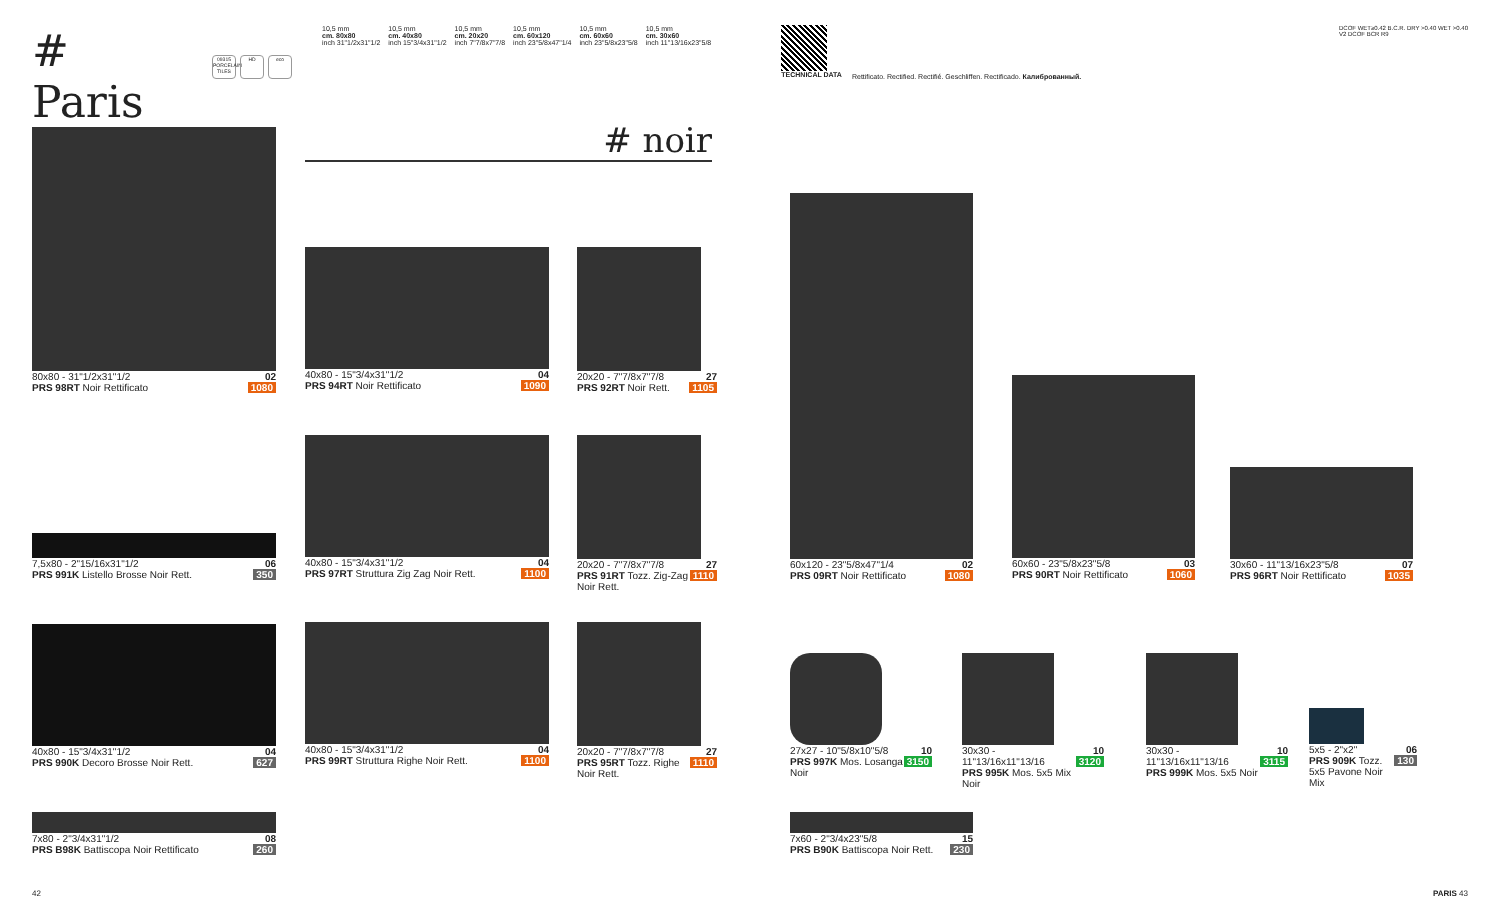# Paris
09315 PORCELAIN TILES
HD eco
10,5 mm
cm. 80x80
inch 31"1/2x31"1/2
10,5 mm
cm. 40x80
inch 15"3/4x31"1/2
10,5 mm
cm. 20x20
inch 7"7/8x7"7/8
10,5 mm
cm. 60x120
inch 23"5/8x47"1/4
10,5 mm
cm. 60x60
inch 23"5/8x23"5/8
10,5 mm
cm. 30x60
inch 11"13/16x23"5/8
TECHNICAL DATA
Rettificato. Rectified. Rectifié. Geschliffen. Rectificado. Калиброванный.
DCOF WET≥0.42 B.C.R. DRY >0.40 WET >0.40
V2 DCOF BCR R9
# noir
80x80 - 31"1/2x31"1/2
PRS 98RT Noir Rettificato
02
1080
40x80 - 15"3/4x31"1/2
PRS 94RT Noir Rettificato
04
1090
20x20 - 7"7/8x7"7/8
PRS 92RT Noir Rett.
27
1105
7,5x80 - 2"15/16x31"1/2
PRS 991K Listello Brosse Noir Rett.
06
350
40x80 - 15"3/4x31"1/2
PRS 97RT Struttura Zig Zag Noir Rett.
04
1100
20x20 - 7"7/8x7"7/8
PRS 91RT Tozz. Zig-Zag Noir Rett.
27
1110
40x80 - 15"3/4x31"1/2
PRS 990K Decoro Brosse Noir Rett.
04
627
40x80 - 15"3/4x31"1/2
PRS 99RT Struttura Righe Noir Rett.
04
1100
20x20 - 7"7/8x7"7/8
PRS 95RT Tozz. Righe Noir Rett.
27
1110
7x80 - 2"3/4x31"1/2
PRS B98K Battiscopa Noir Rettificato
08
260
60x120 - 23"5/8x47"1/4
PRS 09RT Noir Rettificato
02
1080
60x60 - 23"5/8x23"5/8
PRS 90RT Noir Rettificato
03
1060
30x60 - 11"13/16x23"5/8
PRS 96RT Noir Rettificato
07
1035
27x27 - 10"5/8x10"5/8
PRS 997K Mos. Losanga Noir
10
3150
30x30 - 11"13/16x11"13/16
PRS 995K Mos. 5x5 Mix Noir
10
3120
30x30 - 11"13/16x11"13/16
PRS 999K Mos. 5x5 Noir
10
3115
5x5 - 2"x2"
PRS 909K Tozz. 5x5 Pavone Noir Mix
06
130
7x60 - 2"3/4x23"5/8
PRS B90K Battiscopa Noir Rett.
15
230
42 PARIS 43